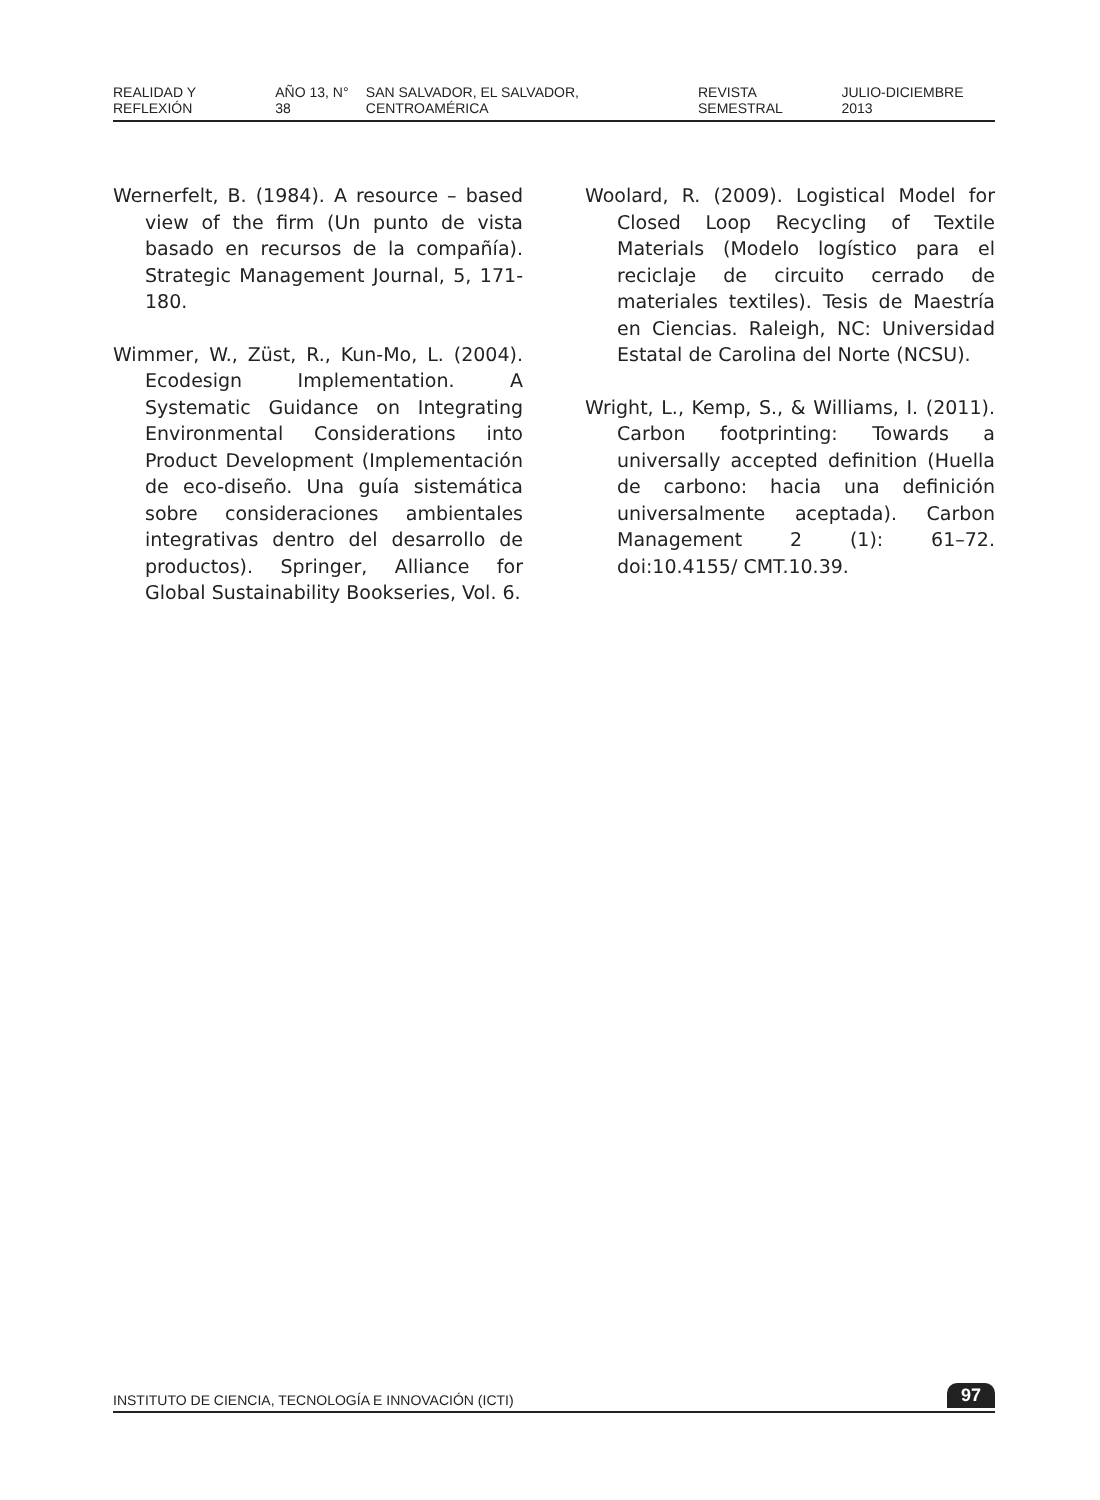REALIDAD Y REFLEXIÓN AÑO 13, N° 38 SAN SALVADOR, EL SALVADOR, CENTROAMÉRICA REVISTA SEMESTRAL JULIO-DICIEMBRE 2013
Wernerfelt, B. (1984). A resource – based view of the firm (Un punto de vista basado en recursos de la compañía). Strategic Management Journal, 5, 171-180.
Wimmer, W., Züst, R., Kun-Mo, L. (2004). Ecodesign Implementation. A Systematic Guidance on Integrating Environmental Considerations into Product Development (Implementación de eco-diseño. Una guía sistemática sobre consideraciones ambientales integrativas dentro del desarrollo de productos). Springer, Alliance for Global Sustainability Bookseries, Vol. 6.
Woolard, R. (2009). Logistical Model for Closed Loop Recycling of Textile Materials (Modelo logístico para el reciclaje de circuito cerrado de materiales textiles). Tesis de Maestría en Ciencias. Raleigh, NC: Universidad Estatal de Carolina del Norte (NCSU).
Wright, L., Kemp, S., & Williams, I. (2011). Carbon footprinting: Towards a universally accepted definition (Huella de carbono: hacia una definición universalmente aceptada). Carbon Management 2 (1): 61–72. doi:10.4155/ CMT.10.39.
INSTITUTO DE CIENCIA, TECNOLOGÍA E INNOVACIÓN (ICTI) 97